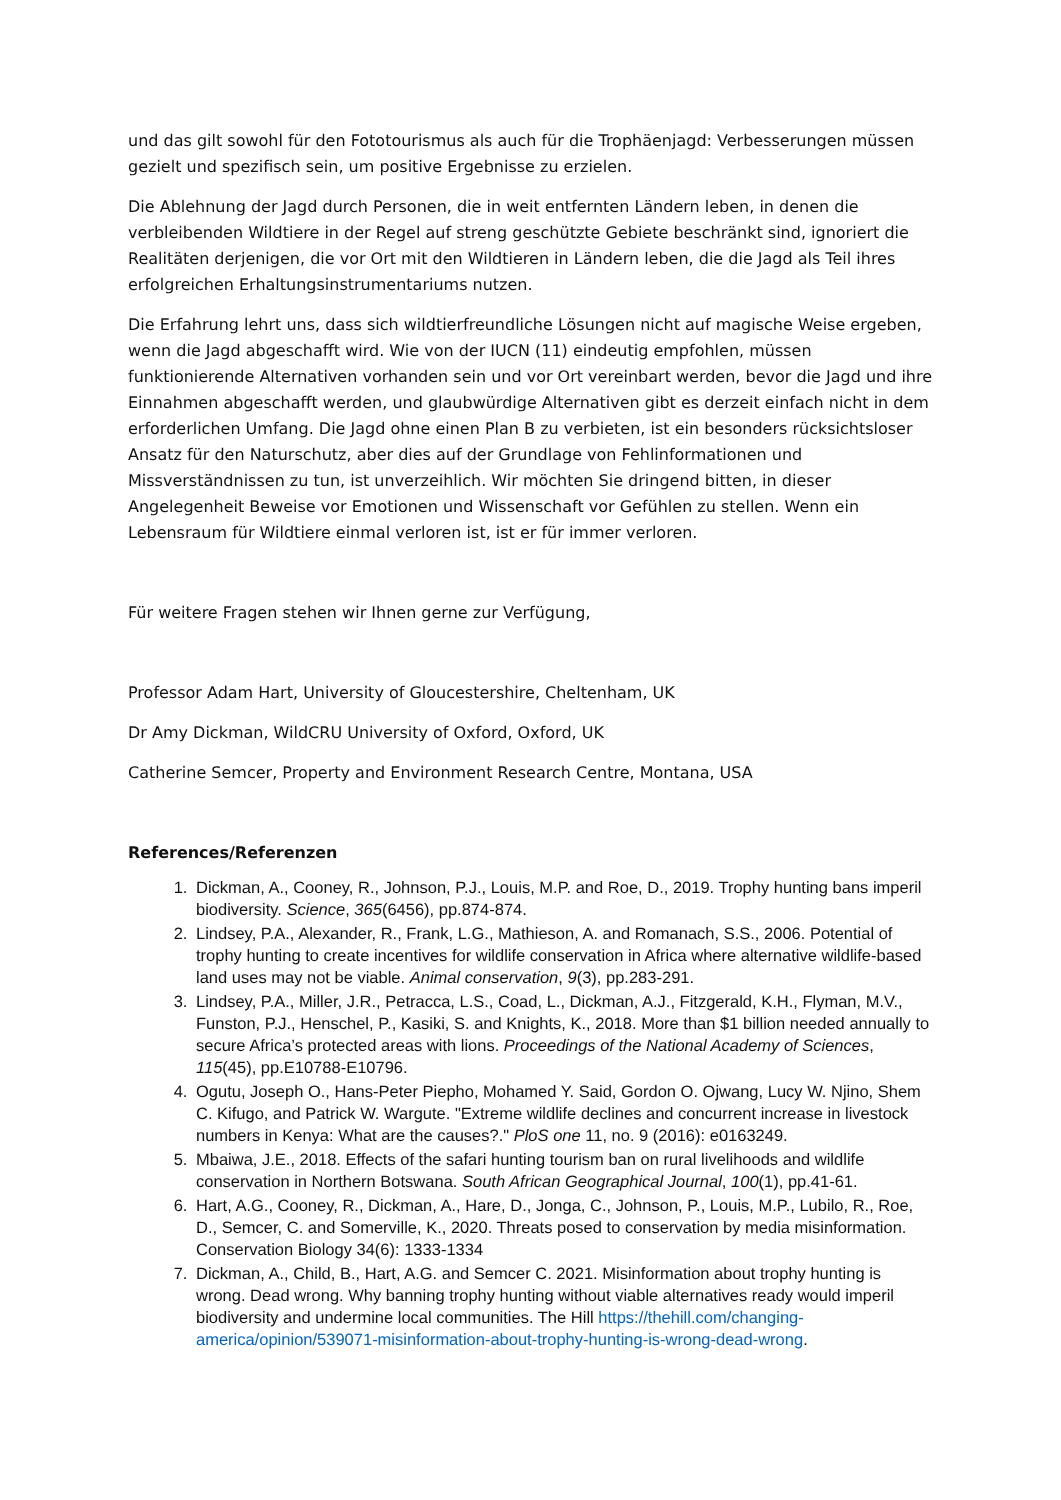und das gilt sowohl für den Fototourismus als auch für die Trophäenjagd: Verbesserungen müssen gezielt und spezifisch sein, um positive Ergebnisse zu erzielen.
Die Ablehnung der Jagd durch Personen, die in weit entfernten Ländern leben, in denen die verbleibenden Wildtiere in der Regel auf streng geschützte Gebiete beschränkt sind, ignoriert die Realitäten derjenigen, die vor Ort mit den Wildtieren in Ländern leben, die die Jagd als Teil ihres erfolgreichen Erhaltungsinstrumentariums nutzen.
Die Erfahrung lehrt uns, dass sich wildtierfreundliche Lösungen nicht auf magische Weise ergeben, wenn die Jagd abgeschafft wird. Wie von der IUCN (11) eindeutig empfohlen, müssen funktionierende Alternativen vorhanden sein und vor Ort vereinbart werden, bevor die Jagd und ihre Einnahmen abgeschafft werden, und glaubwürdige Alternativen gibt es derzeit einfach nicht in dem erforderlichen Umfang. Die Jagd ohne einen Plan B zu verbieten, ist ein besonders rücksichtsloser Ansatz für den Naturschutz, aber dies auf der Grundlage von Fehlinformationen und Missverständnissen zu tun, ist unverzeihlich. Wir möchten Sie dringend bitten, in dieser Angelegenheit Beweise vor Emotionen und Wissenschaft vor Gefühlen zu stellen. Wenn ein Lebensraum für Wildtiere einmal verloren ist, ist er für immer verloren.
Für weitere Fragen stehen wir Ihnen gerne zur Verfügung,
Professor Adam Hart, University of Gloucestershire, Cheltenham, UK
Dr Amy Dickman, WildCRU University of Oxford, Oxford, UK
Catherine Semcer, Property and Environment Research Centre, Montana, USA
References/Referenzen
1. Dickman, A., Cooney, R., Johnson, P.J., Louis, M.P. and Roe, D., 2019. Trophy hunting bans imperil biodiversity. Science, 365(6456), pp.874-874.
2. Lindsey, P.A., Alexander, R., Frank, L.G., Mathieson, A. and Romanach, S.S., 2006. Potential of trophy hunting to create incentives for wildlife conservation in Africa where alternative wildlife‐based land uses may not be viable. Animal conservation, 9(3), pp.283-291.
3. Lindsey, P.A., Miller, J.R., Petracca, L.S., Coad, L., Dickman, A.J., Fitzgerald, K.H., Flyman, M.V., Funston, P.J., Henschel, P., Kasiki, S. and Knights, K., 2018. More than $1 billion needed annually to secure Africa’s protected areas with lions. Proceedings of the National Academy of Sciences, 115(45), pp.E10788-E10796.
4. Ogutu, Joseph O., Hans-Peter Piepho, Mohamed Y. Said, Gordon O. Ojwang, Lucy W. Njino, Shem C. Kifugo, and Patrick W. Wargute. "Extreme wildlife declines and concurrent increase in livestock numbers in Kenya: What are the causes?." PloS one 11, no. 9 (2016): e0163249.
5. Mbaiwa, J.E., 2018. Effects of the safari hunting tourism ban on rural livelihoods and wildlife conservation in Northern Botswana. South African Geographical Journal, 100(1), pp.41-61.
6. Hart, A.G., Cooney, R., Dickman, A., Hare, D., Jonga, C., Johnson, P., Louis, M.P., Lubilo, R., Roe, D., Semcer, C. and Somerville, K., 2020. Threats posed to conservation by media misinformation. Conservation Biology 34(6): 1333-1334
7. Dickman, A., Child, B., Hart, A.G. and Semcer C. 2021. Misinformation about trophy hunting is wrong. Dead wrong. Why banning trophy hunting without viable alternatives ready would imperil biodiversity and undermine local communities. The Hill https://thehill.com/changing-america/opinion/539071-misinformation-about-trophy-hunting-is-wrong-dead-wrong.